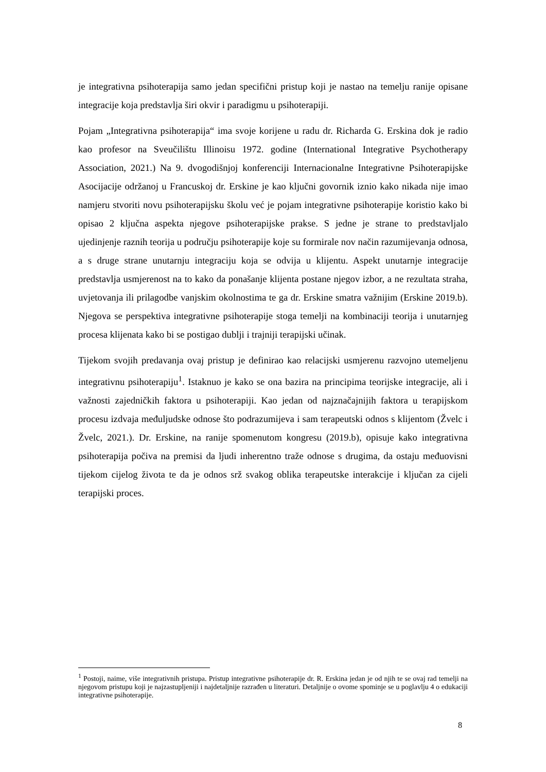je integrativna psihoterapija samo jedan specifični pristup koji je nastao na temelju ranije opisane integracije koja predstavlja širi okvir i paradigmu u psihoterapiji.
Pojam „Integrativna psihoterapija“ ima svoje korijene u radu dr. Richarda G. Erskina dok je radio kao profesor na Sveučilištu Illinoisu 1972. godine (International Integrative Psychotherapy Association, 2021.) Na 9. dvogodišnjoj konferenciji Internacionalne Integrativne Psihoterapijske Asocijacije održanoj u Francuskoj dr. Erskine je kao ključni govornik iznio kako nikada nije imao namjeru stvoriti novu psihoterapijsku školu već je pojam integrativne psihoterapije koristio kako bi opisao 2 ključna aspekta njegove psihoterapijske prakse. S jedne je strane to predstavljalo ujedinjenje raznih teorija u području psihoterapije koje su formirale nov način razumijevanja odnosa, a s druge strane unutarnju integraciju koja se odvija u klijentu. Aspekt unutarnje integracije predstavlja usmjerenost na to kako da ponašanje klijenta postane njegov izbor, a ne rezultata straha, uvjetovanja ili prilagodbe vanjskim okolnostima te ga dr. Erskine smatra važnijim (Erskine 2019.b). Njegova se perspektiva integrativne psihoterapije stoga temelji na kombinaciji teorija i unutarnjeg procesa klijenata kako bi se postigao dublji i trajniji terapijski učinak.
Tijekom svojih predavanja ovaj pristup je definirao kao relacijski usmjerenu razvojno utemeljenu integrativnu psihoterapiju<sup>1</sup>. Istaknuo je kako se ona bazira na principima teorijske integracije, ali i važnosti zajedničkih faktora u psihoterapiji. Kao jedan od najznačajnijih faktora u terapijskom procesu izdvaja međuljudske odnose što podrazumijeva i sam terapeutski odnos s klijentom (Žvelc i Žvelc, 2021.). Dr. Erskine, na ranije spomenutom kongresu (2019.b), opisuje kako integrativna psihoterapija počiva na premisi da ljudi inherentno traže odnose s drugima, da ostaju međuovisni tijekom cijelog života te da je odnos srž svakog oblika terapeutske interakcije i ključan za cijeli terapijski proces.
<sup>1</sup> Postoji, naime, više integrativnih pristupa. Pristup integrativne psihoterapije dr. R. Erskina jedan je od njih te se ovaj rad temelji na njegovom pristupu koji je najzastupljeniji i najdetaljnije razrađen u literaturi. Detaljnije o ovome spominje se u poglavlju 4 o edukaciji integrativne psihoterapije.
8